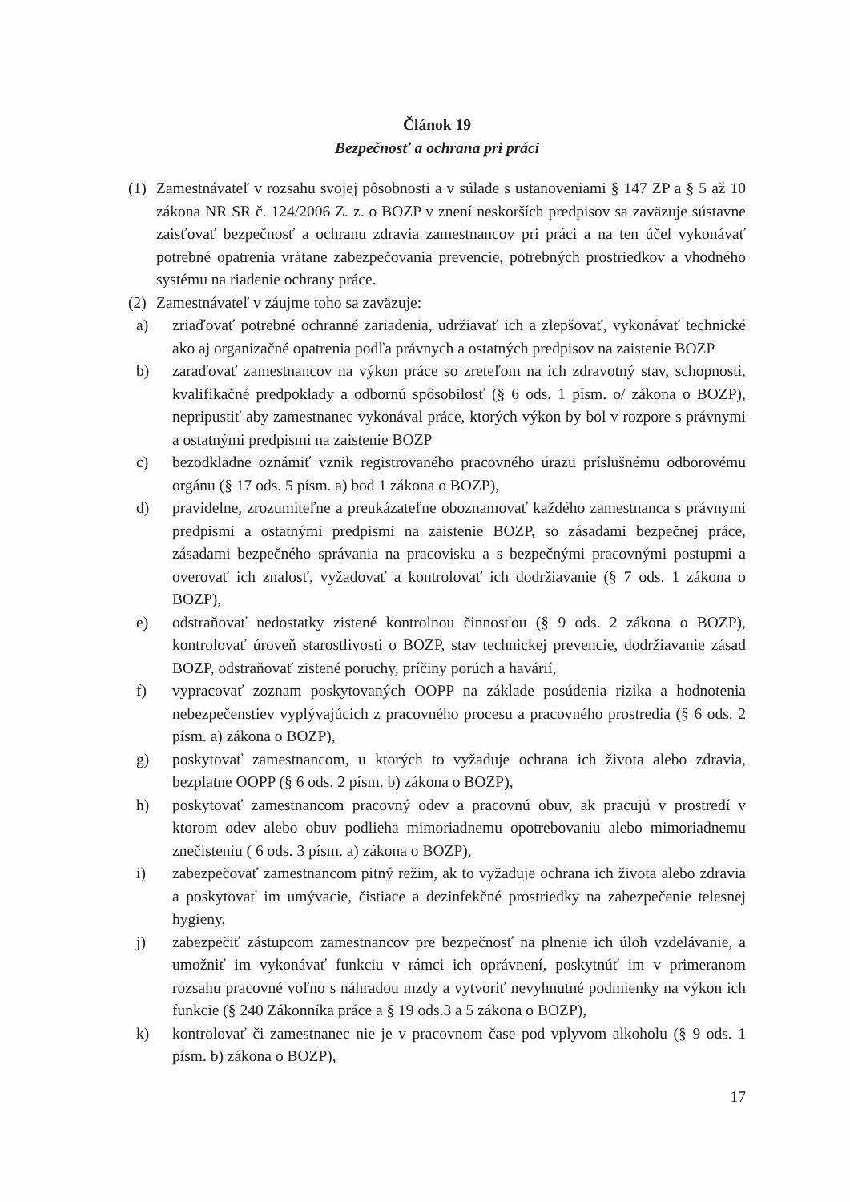Článok 19
Bezpečnosť a ochrana pri práci
(1) Zamestnávateľ v rozsahu svojej pôsobnosti a v súlade s ustanoveniami § 147 ZP a § 5 až 10 zákona NR SR č. 124/2006 Z. z. o BOZP v znení neskorších predpisov sa zaväzuje sústavne zaisťovať bezpečnosť a ochranu zdravia zamestnancov pri práci a na ten účel vykonávať potrebné opatrenia vrátane zabezpečovania prevencie, potrebných prostriedkov a vhodného systému na riadenie ochrany práce.
(2) Zamestnávateľ v záujme toho sa zaväzuje:
a) zriaďovať potrebné ochranné zariadenia, udržiavať ich a zlepšovať, vykonávať technické ako aj organizačné opatrenia podľa právnych a ostatných predpisov na zaistenie BOZP
b) zaraďovať zamestnancov na výkon práce so zreteľom na ich zdravotný stav, schopnosti, kvalifikačné predpoklady a odbornú spôsobilosť (§ 6 ods. 1 písm. o/ zákona o BOZP), nepripustiť aby zamestnanec vykonával práce, ktorých výkon by bol v rozpore s právnymi a ostatnými predpismi na zaistenie BOZP
c) bezodkladne oznámiť vznik registrovaného pracovného úrazu príslušnému odborovému orgánu (§ 17 ods. 5 písm. a) bod 1 zákona o BOZP),
d) pravidelne, zrozumiteľne a preukázateľne oboznamovať každého zamestnanca s právnymi predpismi a ostatnými predpismi na zaistenie BOZP, so zásadami bezpečnej práce, zásadami bezpečného správania na pracovisku a s bezpečnými pracovnými postupmi a overovať ich znalosť, vyžadovať a kontrolovať ich dodržiavanie (§ 7 ods. 1 zákona o BOZP),
e) odstraňovať nedostatky zistené kontrolnou činnosťou (§ 9 ods. 2 zákona o BOZP), kontrolovať úroveň starostlivosti o BOZP, stav technickej prevencie, dodržiavanie zásad BOZP, odstraňovať zistené poruchy, príčiny porúch a havárií,
f) vypracovať zoznam poskytovaných OOPP na základe posúdenia rizika a hodnotenia nebezpečenstiev vyplývajúcich z pracovného procesu a pracovného prostredia (§ 6 ods. 2 písm. a) zákona o BOZP),
g) poskytovať zamestnancom, u ktorých to vyžaduje ochrana ich života alebo zdravia, bezplatne OOPP (§ 6 ods. 2 písm. b) zákona o BOZP),
h) poskytovať zamestnancom pracovný odev a pracovnú obuv, ak pracujú v prostredí v ktorom odev alebo obuv podlieha mimoriadnemu opotrebovaniu alebo mimoriadnemu znečisteniu ( 6 ods. 3 písm. a) zákona o BOZP),
i) zabezpečovať zamestnancom pitný režim, ak to vyžaduje ochrana ich života alebo zdravia a poskytovať im umývacie, čistiace a dezinfekčné prostriedky na zabezpečenie telesnej hygieny,
j) zabezpečiť zástupcom zamestnancov pre bezpečnosť na plnenie ich úloh vzdelávanie, a umožniť im vykonávať funkciu v rámci ich oprávnení, poskytnúť im v primeranom rozsahu pracovné voľno s náhradou mzdy a vytvoriť nevyhnutné podmienky na výkon ich funkcie (§ 240 Zákonníka práce a § 19 ods.3 a 5 zákona o BOZP),
k) kontrolovať či zamestnanec nie je v pracovnom čase pod vplyvom alkoholu (§ 9 ods. 1 písm. b) zákona o BOZP),
17